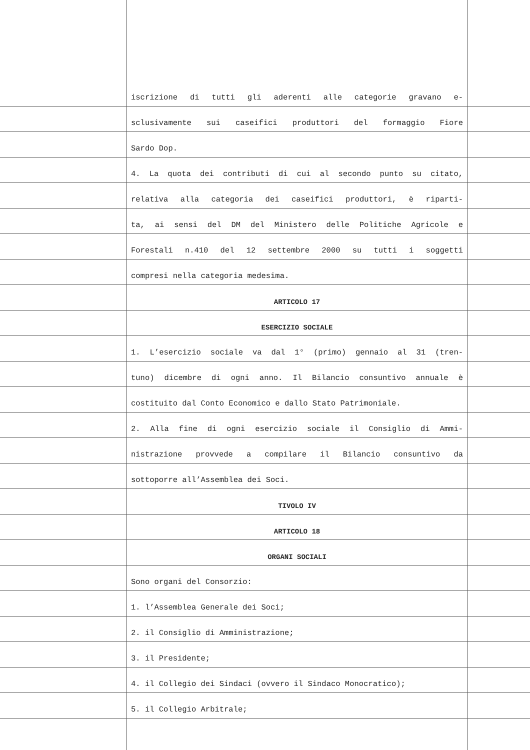iscrizione di tutti gli aderenti alle categorie gravano e-
sclusivamente sui caseifici produttori del formaggio Fiore
Sardo Dop.
4. La quota dei contributi di cui al secondo punto su citato,
relativa alla categoria dei caseifici produttori, è riparti-
ta, ai sensi del DM del Ministero delle Politiche Agricole e
Forestali n.410 del 12 settembre 2000 su tutti i soggetti
compresi nella categoria medesima.
ARTICOLO 17
ESERCIZIO SOCIALE
1. L’esercizio sociale va dal 1° (primo) gennaio al 31 (tren-
tuno) dicembre di ogni anno. Il Bilancio consuntivo annuale è
costituito dal Conto Economico e dallo Stato Patrimoniale.
2. Alla fine di ogni esercizio sociale il Consiglio di Ammi-
nistrazione provvede a compilare il Bilancio consuntivo da
sottoporre all’Assemblea dei Soci.
TIVOLO IV
ARTICOLO 18
ORGANI SOCIALI
Sono organi del Consorzio:
1. l’Assemblea Generale dei Soci;
2. il Consiglio di Amministrazione;
3. il Presidente;
4. il Collegio dei Sindaci (ovvero il Sindaco Monocratico);
5. il Collegio Arbitrale;